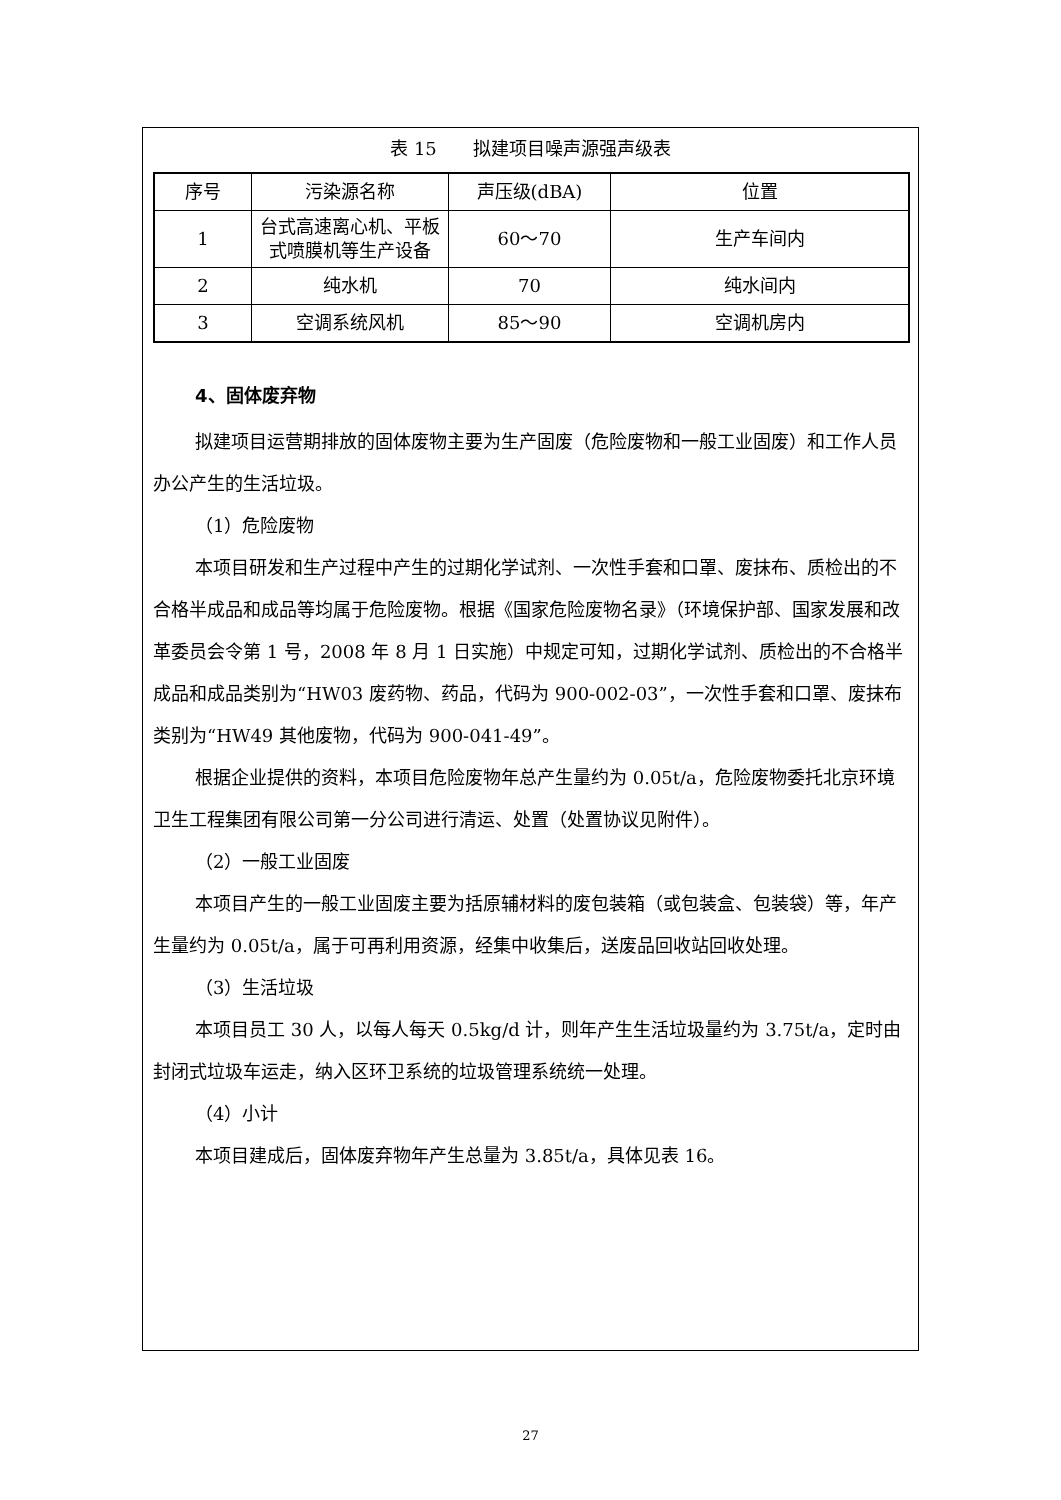表 15　　拟建项目噪声源强声级表
| 序号 | 污染源名称 | 声压级(dBA) | 位置 |
| --- | --- | --- | --- |
| 1 | 台式高速离心机、平板式喷膜机等生产设备 | 60～70 | 生产车间内 |
| 2 | 纯水机 | 70 | 纯水间内 |
| 3 | 空调系统风机 | 85～90 | 空调机房内 |
4、固体废弃物
拟建项目运营期排放的固体废物主要为生产固废（危险废物和一般工业固废）和工作人员办公产生的生活垃圾。
（1）危险废物
本项目研发和生产过程中产生的过期化学试剂、一次性手套和口罩、废抹布、质检出的不合格半成品和成品等均属于危险废物。根据《国家危险废物名录》（环境保护部、国家发展和改革委员会令第 1 号，2008 年 8 月 1 日实施）中规定可知，过期化学试剂、质检出的不合格半成品和成品类别为“HW03 废药物、药品，代码为 900-002-03”，一次性手套和口罩、废抹布类别为“HW49 其他废物，代码为 900-041-49”。
根据企业提供的资料，本项目危险废物年总产生量约为 0.05t/a，危险废物委托北京环境卫生工程集团有限公司第一分公司进行清运、处置（处置协议见附件）。
（2）一般工业固废
本项目产生的一般工业固废主要为括原辅材料的废包装箱（或包装盒、包装袋）等，年产生量约为 0.05t/a，属于可再利用资源，经集中收集后，送废品回收站回收处理。
（3）生活垃圾
本项目员工 30 人，以每人每天 0.5kg/d 计，则年产生生活垃圾量约为 3.75t/a，定时由封闭式垃圾车运走，纳入区环卫系统的垃圾管理系统统一处理。
（4）小计
本项目建成后，固体废弃物年产生总量为 3.85t/a，具体见表 16。
27